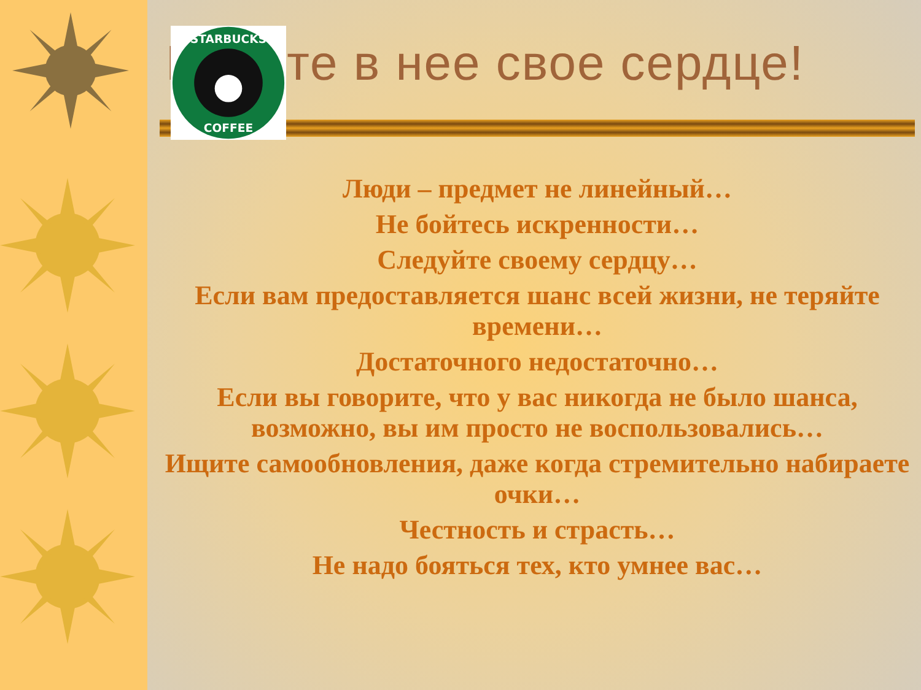Влейте в нее свое сердце!
Люди – предмет не линейный…
Не бойтесь искренности…
Следуйте своему сердцу…
Если вам предоставляется шанс всей жизни, не теряйте времени…
Достаточного недостаточно…
Если вы говорите, что у вас никогда не было шанса, возможно, вы им просто не воспользовались…
Ищите самообновления, даже когда стремительно набираете очки…
Честность и страсть…
Не надо бояться тех, кто умнее вас…
STARBUCKS
COFFEE